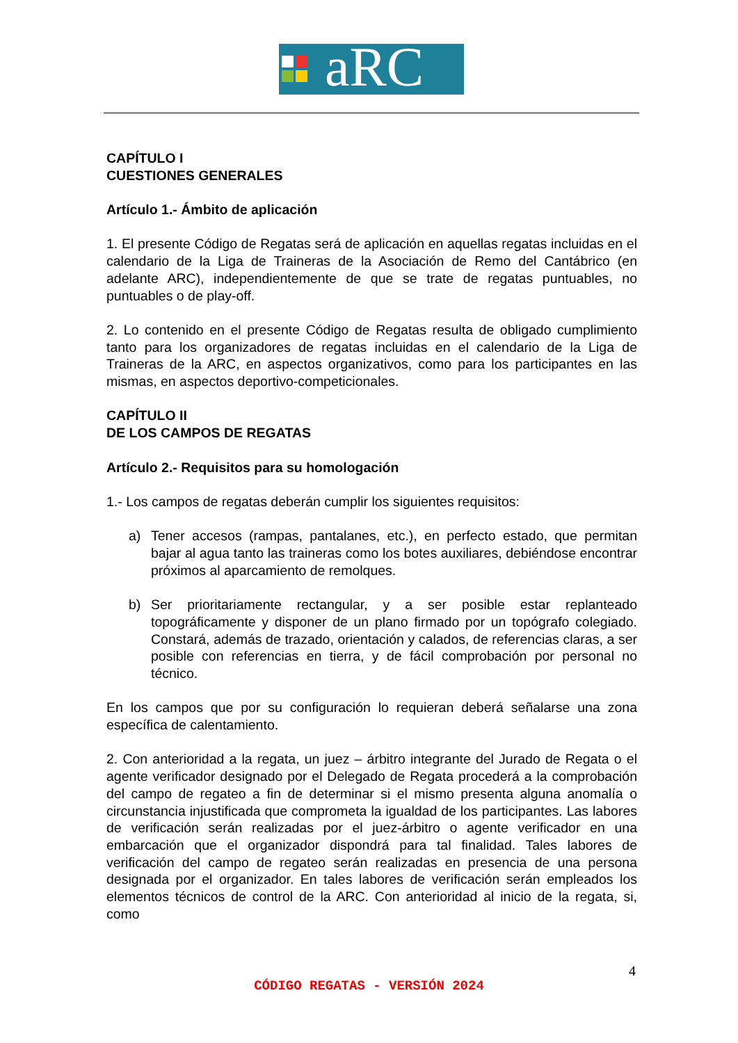aRC
CAPÍTULO I
CUESTIONES GENERALES
Artículo 1.- Ámbito de aplicación
1. El presente Código de Regatas será de aplicación en aquellas regatas incluidas en el calendario de la Liga de Traineras de la Asociación de Remo del Cantábrico (en adelante ARC), independientemente de que se trate de regatas puntuables, no puntuables o de play-off.
2. Lo contenido en el presente Código de Regatas resulta de obligado cumplimiento tanto para los organizadores de regatas incluidas en el calendario de la Liga de Traineras de la ARC, en aspectos organizativos, como para los participantes en las mismas, en aspectos deportivo-competicionales.
CAPÍTULO II
DE LOS CAMPOS DE REGATAS
Artículo 2.- Requisitos para su homologación
1.- Los campos de regatas deberán cumplir los siguientes requisitos:
a) Tener accesos (rampas, pantalanes, etc.), en perfecto estado, que permitan bajar al agua tanto las traineras como los botes auxiliares, debiéndose encontrar próximos al aparcamiento de remolques.
b) Ser prioritariamente rectangular, y a ser posible estar replanteado topográficamente y disponer de un plano firmado por un topógrafo colegiado. Constará, además de trazado, orientación y calados, de referencias claras, a ser posible con referencias en tierra, y de fácil comprobación por personal no técnico.
En los campos que por su configuración lo requieran deberá señalarse una zona específica de calentamiento.
2. Con anterioridad a la regata, un juez – árbitro integrante del Jurado de Regata o el agente verificador designado por el Delegado de Regata procederá a la comprobación del campo de regateo a fin de determinar si el mismo presenta alguna anomalía o circunstancia injustificada que comprometa la igualdad de los participantes. Las labores de verificación serán realizadas por el juez-árbitro o agente verificador en una embarcación que el organizador dispondrá para tal finalidad. Tales labores de verificación del campo de regateo serán realizadas en presencia de una persona designada por el organizador. En tales labores de verificación serán empleados los elementos técnicos de control de la ARC. Con anterioridad al inicio de la regata, si, como
4
CÓDIGO REGATAS - VERSIÓN 2024